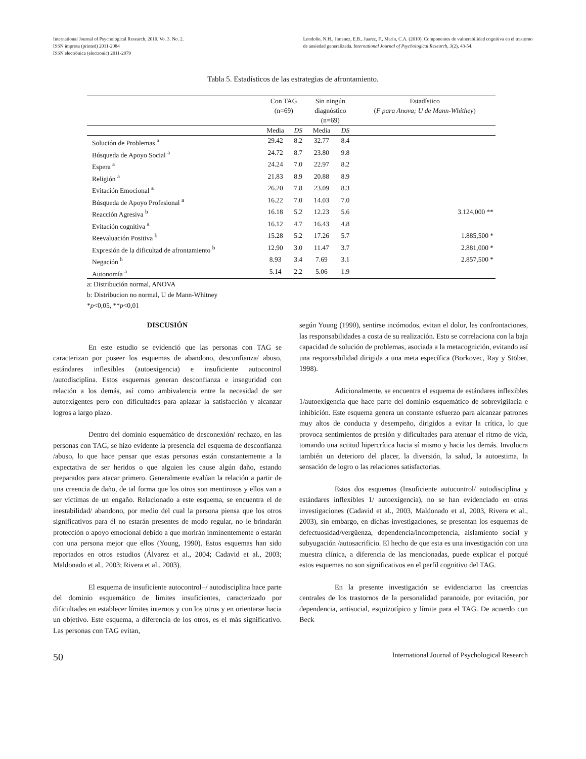International Journal of Psychological Research, 2010. Vo. 3. No. 2.
ISSN impresa (printed) 2011-2084
ISSN electrónica (electronic) 2011-2079
Londoño, N.H., Jimenez, E.B., Juarez, F., Marin, C.A. (2010). Componentes de vulnerabilidad cognitiva en el trastorno de ansiedad generalizada. International Journal of Psychological Research, 3(2), 43-54.
Tabla 5. Estadísticos de las estrategias de afrontamiento.
| | Con TAG (n=69) | | Sin ningún diagnóstico (n=69) | | Estadístico ( F para Anova; U de Mann-Whithey ) |
| --- | --- | --- | --- | --- | --- |
| | Media | DS | Media | DS | |
| Solución de Problemas <sup>a</sup> | 29.42 | 8.2 | 32.77 | 8.4 | |
| Búsqueda de Apoyo Social <sup>a</sup> | 24.72 | 8.7 | 23.80 | 9.8 | |
| Espera <sup>a</sup> | 24.24 | 7.0 | 22.97 | 8.2 | |
| Religión <sup>a</sup> | 21.83 | 8.9 | 20.88 | 8.9 | |
| Evitación Emocional <sup>a</sup> | 26.20 | 7.8 | 23.09 | 8.3 | |
| Búsqueda de Apoyo Profesional <sup>a</sup> | 16.22 | 7.0 | 14.03 | 7.0 | |
| Reacción Agresiva <sup>b</sup> | 16.18 | 5.2 | 12.23 | 5.6 | 3.124,000 ** |
| Evitación cognitiva <sup>a</sup> | 16.12 | 4.7 | 16.43 | 4.8 | |
| Reevaluación Positiva <sup>b</sup> | 15.28 | 5.2 | 17.26 | 5.7 | 1.885,500 * |
| Expresión de la dificultad de afrontamiento <sup>b</sup> | 12.90 | 3.0 | 11.47 | 3.7 | 2.881,000 * |
| Negación <sup>b</sup> | 8.93 | 3.4 | 7.69 | 3.1 | 2.857,500 * |
| Autonomía <sup>a</sup> | 5.14 | 2.2 | 5.06 | 1.9 | |
a: Distribución normal, ANOVA
b: Distribucion no normal, U de Mann-Whitney
*p<0,05, **p<0,01
DISCUSIÓN
En este estudio se evidenció que las personas con TAG se caracterizan por poseer los esquemas de abandono, desconfianza/ abuso, estándares inflexibles (autoexigencia) e insuficiente autocontrol /autodisciplina. Estos esquemas generan desconfianza e inseguridad con relación a los demás, así como ambivalencia entre la necesidad de ser autoexigentes pero con dificultades para aplazar la satisfacción y alcanzar logros a largo plazo.
Dentro del dominio esquemático de desconexión/ rechazo, en las personas con TAG, se hizo evidente la presencia del esquema de desconfianza /abuso, lo que hace pensar que estas personas están constantemente a la expectativa de ser heridos o que alguien les cause algún daño, estando preparados para atacar primero. Generalmente evalúan la relación a partir de una creencia de daño, de tal forma que los otros son mentirosos y ellos van a ser víctimas de un engaño. Relacionado a este esquema, se encuentra el de inestabilidad/ abandono, por medio del cual la persona piensa que los otros significativos para él no estarán presentes de modo regular, no le brindarán protección o apoyo emocional debido a que morirán inminentemente o estarán con una persona mejor que ellos (Young, 1990). Estos esquemas han sido reportados en otros estudios (Álvarez et al., 2004; Cadavid et al., 2003; Maldonado et al., 2003; Rivera et al., 2003).
El esquema de insuficiente autocontrol¬/ autodisciplina hace parte del dominio esquemático de limites insuficientes, caracterizado por dificultades en establecer límites internos y con los otros y en orientarse hacia un objetivo. Este esquema, a diferencia de los otros, es el más significativo. Las personas con TAG evitan,
según Young (1990), sentirse incómodos, evitan el dolor, las confrontaciones, las responsabilidades a costa de su realización. Esto se correlaciona con la baja capacidad de solución de problemas, asociada a la metacognición, evitando así una responsabilidad dirigida a una meta específica (Borkovec, Ray y Stöber, 1998).
Adicionalmente, se encuentra el esquema de estándares inflexibles 1/autoexigencia que hace parte del dominio esquemático de sobrevigilacia e inhibición. Este esquema genera un constante esfuerzo para alcanzar patrones muy altos de conducta y desempeño, dirigidos a evitar la crítica, lo que provoca sentimientos de presión y dificultades para atenuar el ritmo de vida, tomando una actitud hipercrítica hacia sí mismo y hacia los demás. Involucra también un deterioro del placer, la diversión, la salud, la autoestima, la sensación de logro o las relaciones satisfactorias.
Estos dos esquemas (Insuficiente autocontrol/ autodisciplina y estándares inflexibles 1/ autoexigencia), no se han evidenciado en otras investigaciones (Cadavid et al., 2003, Maldonado et al, 2003, Rivera et al., 2003), sin embargo, en dichas investigaciones, se presentan los esquemas de defectuosidad/vergüenza, dependencia/incompetencia, aislamiento social y subyugación /autosacrificio. El hecho de que esta es una investigación con una muestra clínica, a diferencia de las mencionadas, puede explicar el porqué estos esquemas no son significativos en el perfil cognitivo del TAG.
En la presente investigación se evidenciaron las creencias centrales de los trastornos de la personalidad paranoide, por evitación, por dependencia, antisocial, esquizotípico y límite para el TAG. De acuerdo con Beck
50 International Journal of Psychological Research